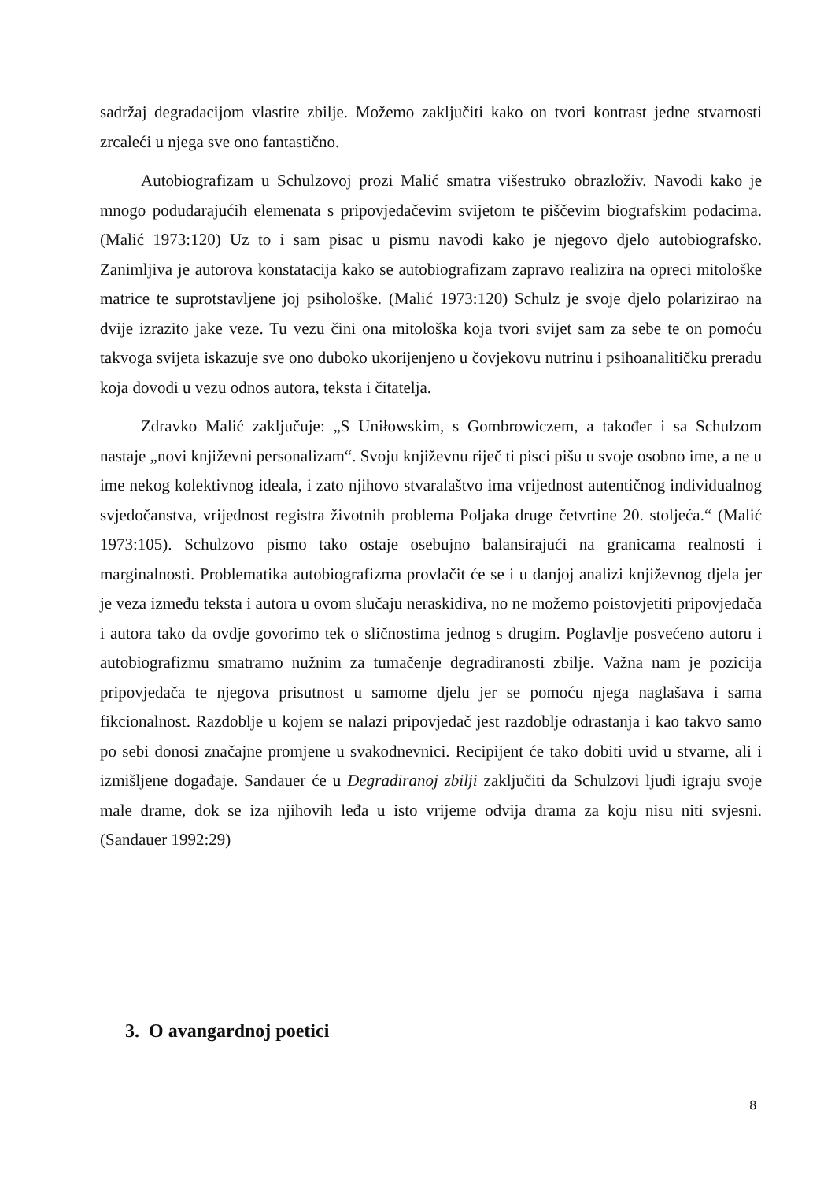sadržaj degradacijom vlastite zbilje. Možemo zaključiti kako on tvori kontrast jedne stvarnosti zrcaleći u njega sve ono fantastično.
Autobiografizam u Schulzovoj prozi Malić smatra višestruko obrazloživ. Navodi kako je mnogo podudarajućih elemenata s pripovjedačevim svijetom te piščevim biografskim podacima. (Malić 1973:120) Uz to i sam pisac u pismu navodi kako je njegovo djelo autobiografsko. Zanimljiva je autorova konstatacija kako se autobiografizam zapravo realizira na opreci mitološke matrice te suprotstavljene joj psihološke. (Malić 1973:120) Schulz je svoje djelo polarizirao na dvije izrazito jake veze. Tu vezu čini ona mitološka koja tvori svijet sam za sebe te on pomoću takvoga svijeta iskazuje sve ono duboko ukorijenjeno u čovjekovu nutrinu i psihoanalitičku preradu koja dovodi u vezu odnos autora, teksta i čitatelja.
Zdravko Malić zaključuje: „S Uniłowskim, s Gombrowiczem, a također i sa Schulzom nastaje „novi književni personalizam“. Svoju književnu riječ ti pisci pišu u svoje osobno ime, a ne u ime nekog kolektivnog ideala, i zato njihovo stvaralaštvo ima vrijednost autentičnog individualnog svjedočanstva, vrijednost registra životnih problema Poljaka druge četvrtine 20. stoljeća.“ (Malić 1973:105). Schulzovo pismo tako ostaje osebujno balansirajući na granicama realnosti i marginalnosti. Problematika autobiografizma provlačit će se i u danjoj analizi književnog djela jer je veza između teksta i autora u ovom slučaju neraskidiva, no ne možemo poistovjetiti pripovjedača i autora tako da ovdje govorimo tek o sličnostima jednog s drugim. Poglavlje posvećeno autoru i autobiografizmu smatramo nužnim za tumačenje degradiranosti zbilje. Važna nam je pozicija pripovjedača te njegova prisutnost u samome djelu jer se pomoću njega naglašava i sama fikcionalnost. Razdoblje u kojem se nalazi pripovjedač jest razdoblje odrastanja i kao takvo samo po sebi donosi značajne promjene u svakodnevnici. Recipijent će tako dobiti uvid u stvarne, ali i izmišljene događaje. Sandauer će u Degradiranoj zbilji zaključiti da Schulzovi ljudi igraju svoje male drame, dok se iza njihovih leđa u isto vrijeme odvija drama za koju nisu niti svjesni. (Sandauer 1992:29)
3. O avangardnoj poetici
8